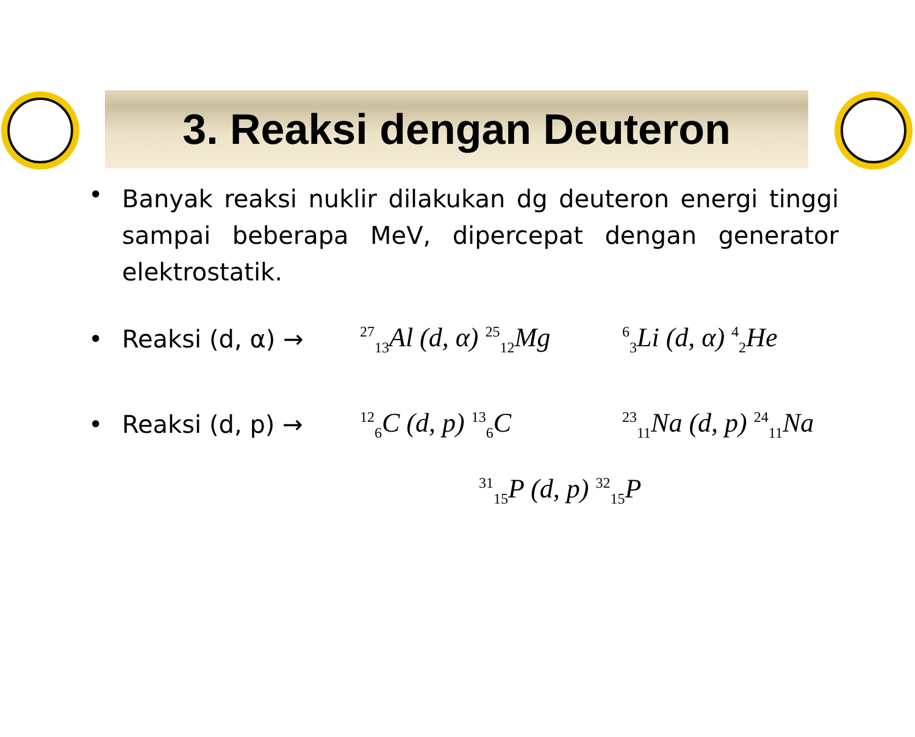3. Reaksi dengan Deuteron
• Banyak reaksi nuklir dilakukan dg deuteron energi tinggi sampai beberapa MeV, dipercepat dengan generator elektrostatik.
• Reaksi (d, α) →<sup>27</sup><sub>13</sub>Al (d, α) <sup>25</sup><sub>12</sub>Mg <sup>6</sup><sub>3</sub>Li (d, α) <sup>4</sup><sub>2</sub>He
• Reaksi (d, p) →<sup>12</sup><sub>6</sub>C (d, p) <sup>13</sup><sub>6</sub>C <sup>23</sup><sub>11</sub>Na (d, p) <sup>24</sup><sub>11</sub>Na
<sup>31</sup> <sub>15</sub>P (d, p) <sup>32</sup><sub>15</sub>P